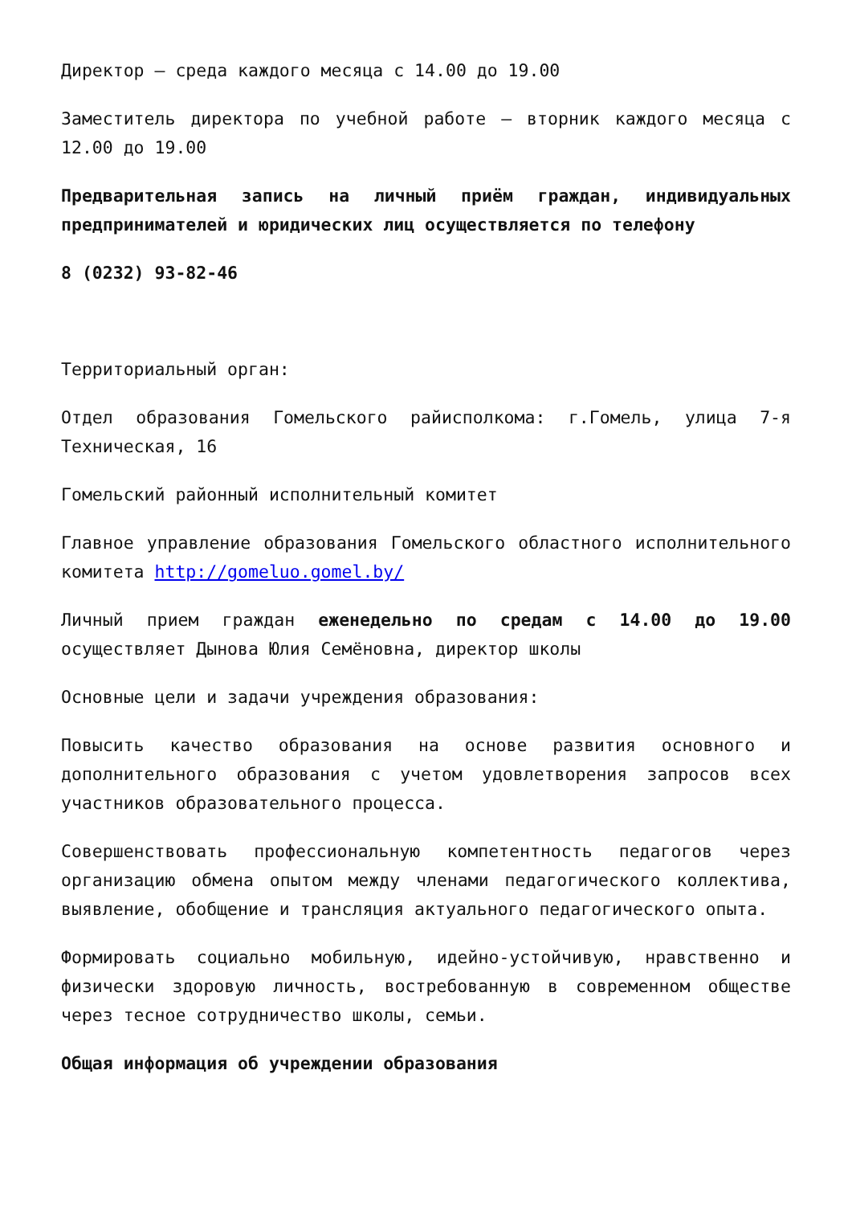Директор – среда каждого месяца с 14.00 до 19.00
Заместитель директора по учебной работе – вторник каждого месяца с 12.00 до 19.00
Предварительная запись на личный приём граждан, индивидуальных предпринимателей и юридических лиц осуществляется по телефону
8 (0232) 93-82-46
Территориальный орган:
Отдел образования Гомельского райисполкома: г.Гомель, улица 7-я Техническая, 16
Гомельский районный исполнительный комитет
Главное управление образования Гомельского областного исполнительного комитета http://gomeluo.gomel.by/
Личный прием граждан еженедельно по средам с 14.00 до 19.00 осуществляет Дынова Юлия Семёновна, директор школы
Основные цели и задачи учреждения образования:
Повысить качество образования на основе развития основного и дополнительного образования с учетом удовлетворения запросов всех участников образовательного процесса.
Совершенствовать профессиональную компетентность педагогов через организацию обмена опытом между членами педагогического коллектива, выявление, обобщение и трансляция актуального педагогического опыта.
Формировать социально мобильную, идейно-устойчивую, нравственно и физически здоровую личность, востребованную в современном обществе через тесное сотрудничество школы, семьи.
Общая информация об учреждении образования